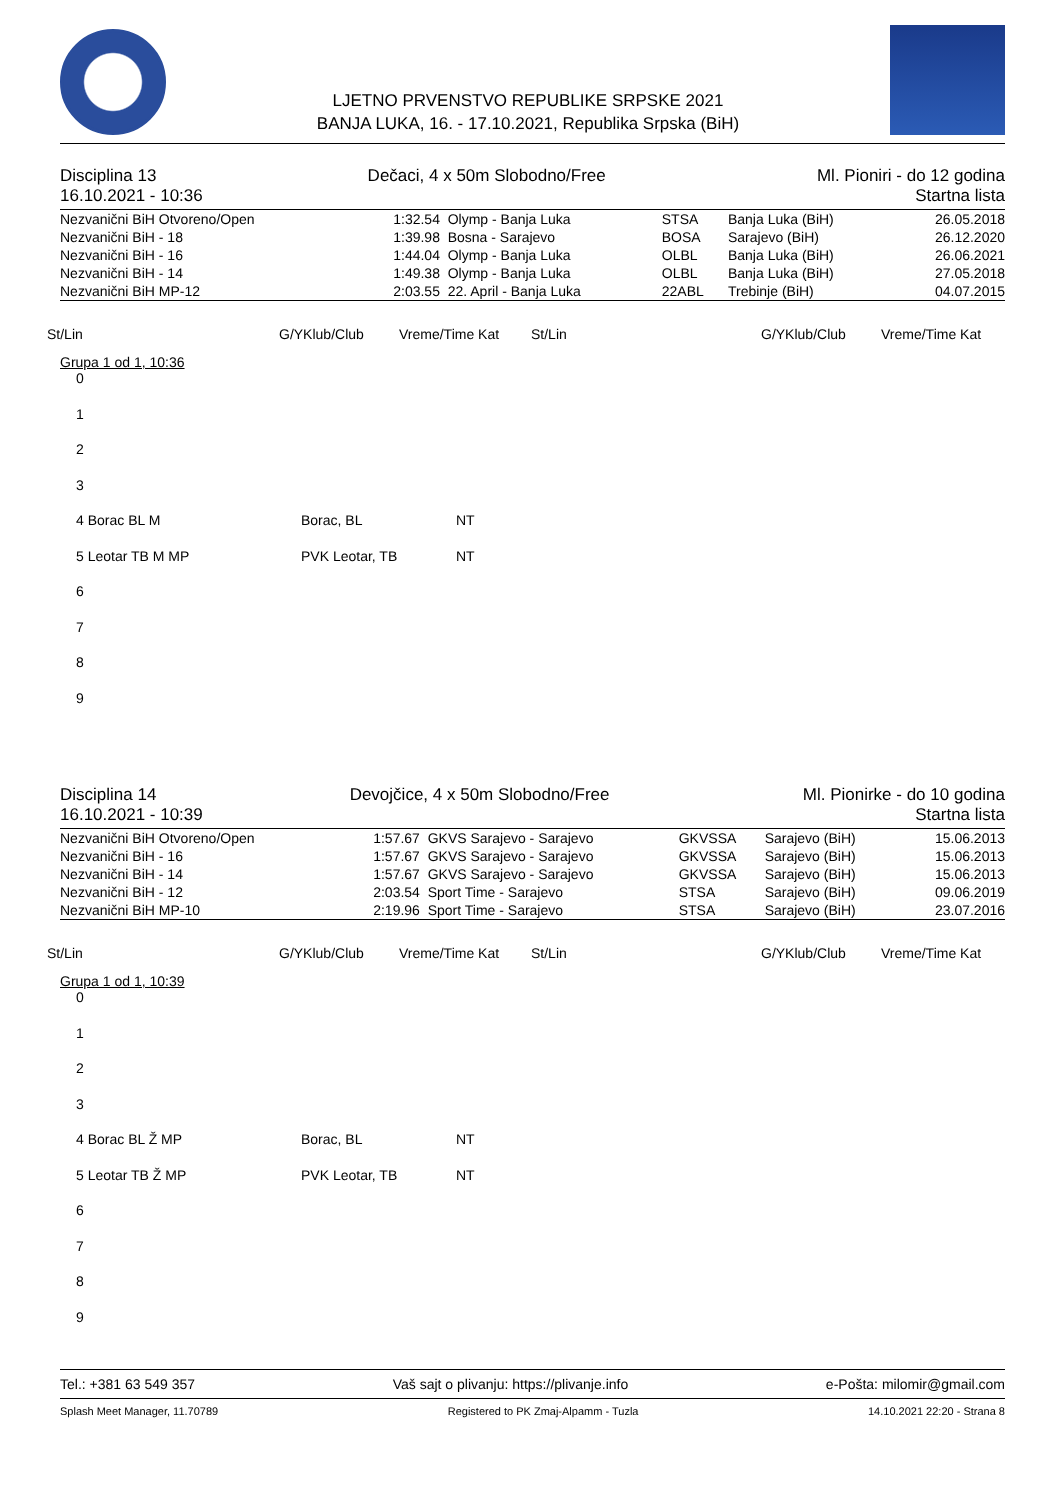LJETNO PRVENSTVO REPUBLIKE SRPSKE 2021
BANJA LUKA, 16. - 17.10.2021, Republika Srpska (BiH)
Disciplina 13 Dečaci, 4 x 50m Slobodno/Free Ml. Pioniri - do 12 godina
16.10.2021 - 10:36 Startna lista
| Nezvanični BiH Otvoreno/Open | 1:32.54 | Olymp - Banja Luka | STSA | Banja Luka (BiH) | 26.05.2018 |
| Nezvanični BiH - 18 | 1:39.98 | Bosna - Sarajevo | BOSA | Sarajevo (BiH) | 26.12.2020 |
| Nezvanični BiH - 16 | 1:44.04 | Olymp - Banja Luka | OLBL | Banja Luka (BiH) | 26.06.2021 |
| Nezvanični BiH - 14 | 1:49.38 | Olymp - Banja Luka | OLBL | Banja Luka (BiH) | 27.05.2018 |
| Nezvanični BiH MP-12 | 2:03.55 | 22. April - Banja Luka | 22ABL | Trebinje (BiH) | 04.07.2015 |
St/Lin G/YKlub/Club Vreme/Time Kat St/Lin G/YKlub/Club Vreme/Time Kat
Grupa 1 od 1, 10:36
0
1
2
3
4 Borac BL M Borac, BL NT
5 Leotar TB M MP PVK Leotar, TB NT
6
7
8
9
Disciplina 14 Devojčice, 4 x 50m Slobodno/Free Ml. Pionirke - do 10 godina
16.10.2021 - 10:39 Startna lista
| Nezvanični BiH Otvoreno/Open | 1:57.67 | GKVS Sarajevo - Sarajevo | GKVSSA | Sarajevo (BiH) | 15.06.2013 |
| Nezvanični BiH - 16 | 1:57.67 | GKVS Sarajevo - Sarajevo | GKVSSA | Sarajevo (BiH) | 15.06.2013 |
| Nezvanični BiH - 14 | 1:57.67 | GKVS Sarajevo - Sarajevo | GKVSSA | Sarajevo (BiH) | 15.06.2013 |
| Nezvanični BiH - 12 | 2:03.54 | Sport Time - Sarajevo | STSA | Sarajevo (BiH) | 09.06.2019 |
| Nezvanični BiH MP-10 | 2:19.96 | Sport Time - Sarajevo | STSA | Sarajevo (BiH) | 23.07.2016 |
St/Lin G/YKlub/Club Vreme/Time Kat St/Lin G/YKlub/Club Vreme/Time Kat
Grupa 1 od 1, 10:39
0
1
2
3
4 Borac BL Ž MP Borac, BL NT
5 Leotar TB Ž MP PVK Leotar, TB NT
6
7
8
9
Tel.: +381 63 549 357 Vaš sajt o plivanju: https://plivanje.info e-Pošta: milomir@gmail.com
Splash Meet Manager, 11.70789 Registered to PK Zmaj-Alpamm - Tuzla 14.10.2021 22:20 - Strana 8